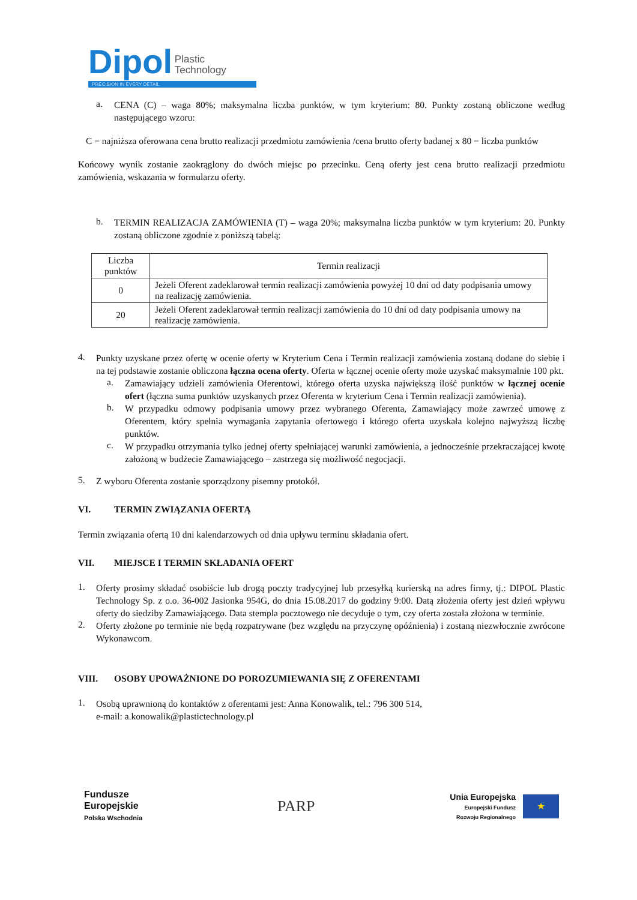Dipol Plastic
Technology
PRECISION IN EVERY DETAIL
a.
CENA (C) – waga 80%; maksymalna liczba punktów, w tym kryterium: 80. Punkty zostaną obliczone według następującego wzoru:
C = najniższa oferowana cena brutto realizacji przedmiotu zamówienia /cena brutto oferty badanej x 80 = liczba punktów
Końcowy wynik zostanie zaokrąglony do dwóch miejsc po przecinku. Ceną oferty jest cena brutto realizacji przedmiotu zamówienia, wskazania w formularzu oferty.
b.
TERMIN REALIZACJA ZAMÓWIENIA (T) – waga 20%; maksymalna liczba punktów w tym kryterium: 20. Punkty zostaną obliczone zgodnie z poniższą tabelą:
| Liczba punktów | Termin realizacji |
| --- | --- |
| 0 | Jeżeli Oferent zadeklarował termin realizacji zamówienia powyżej 10 dni od daty podpisania umowy na realizację zamówienia. |
| 20 | Jeżeli Oferent zadeklarował termin realizacji zamówienia do 10 dni od daty podpisania umowy na realizację zamówienia. |
4.
Punkty uzyskane przez ofertę w ocenie oferty w Kryterium Cena i Termin realizacji zamówienia zostaną dodane do siebie i na tej podstawie zostanie obliczona łączna ocena oferty. Oferta w łącznej ocenie oferty może uzyskać maksymalnie 100 pkt.
a.
Zamawiający udzieli zamówienia Oferentowi, którego oferta uzyska największą ilość punktów w łącznej ocenie ofert (łączna suma punktów uzyskanych przez Oferenta w kryterium Cena i Termin realizacji zamówienia).
b.
W przypadku odmowy podpisania umowy przez wybranego Oferenta, Zamawiający może zawrzeć umowę z Oferentem, który spełnia wymagania zapytania ofertowego i którego oferta uzyskała kolejno najwyższą liczbę punktów.
c.
W przypadku otrzymania tylko jednej oferty spełniającej warunki zamówienia, a jednocześnie przekraczającej kwotę założoną w budżecie Zamawiającego – zastrzega się możliwość negocjacji.
5.
Z wyboru Oferenta zostanie sporządzony pisemny protokół.
VI. TERMIN ZWIĄZANIA OFERTĄ
Termin związania ofertą 10 dni kalendarzowych od dnia upływu terminu składania ofert.
VII. MIEJSCE I TERMIN SKŁADANIA OFERT
1.
Oferty prosimy składać osobiście lub drogą poczty tradycyjnej lub przesyłką kurierską na adres firmy, tj.: DIPOL Plastic Technology Sp. z o.o. 36-002 Jasionka 954G, do dnia 15.08.2017 do godziny 9:00. Datą złożenia oferty jest dzień wpływu oferty do siedziby Zamawiającego. Data stempla pocztowego nie decyduje o tym, czy oferta została złożona w terminie.
2.
Oferty złożone po terminie nie będą rozpatrywane (bez względu na przyczynę opóźnienia) i zostaną niezwłocznie zwrócone Wykonawcom.
VIII. OSOBY UPOWAŻNIONE DO POROZUMIEWANIA SIĘ Z OFERENTAMI
1.
Osobą uprawnioną do kontaktów z oferentami jest: Anna Konowalik, tel.: 796 300 514,
e-mail: a.konowalik@plastictechnology.pl
Fundusze
Europejskie
Polska Wschodnia
PARP
Unia Europejska
Europejski Fundusz
Rozwoju Regionalnego
★